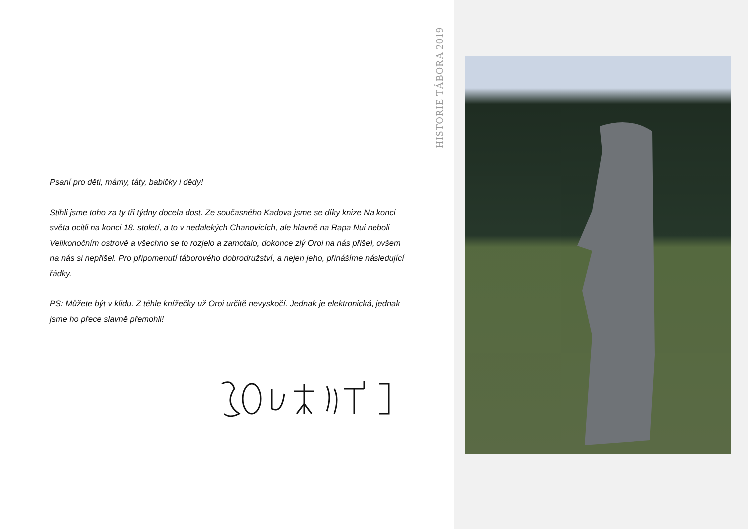HISTORIE TÁBORA 2019
Psaní pro děti, mámy, táty, babičky i dědy!
Stihli jsme toho za ty tři týdny docela dost. Ze současného Kadova jsme se díky knize Na konci světa ocitli na konci 18. století, a to v nedalekých Chanovicích, ale hlavně na Rapa Nui neboli Velikonočním ostrově a všechno se to rozjelo a zamotalo, dokonce zlý Oroi na nás přišel, ovšem na nás si nepřišel. Pro připomenutí táborového dobrodružství, a nejen jeho, přinášíme následující řádky.
PS: Můžete být v klidu. Z téhle knížečky už Oroi určitě nevyskočí. Jednak je elektronická, jednak jsme ho přece slavně přemohli!